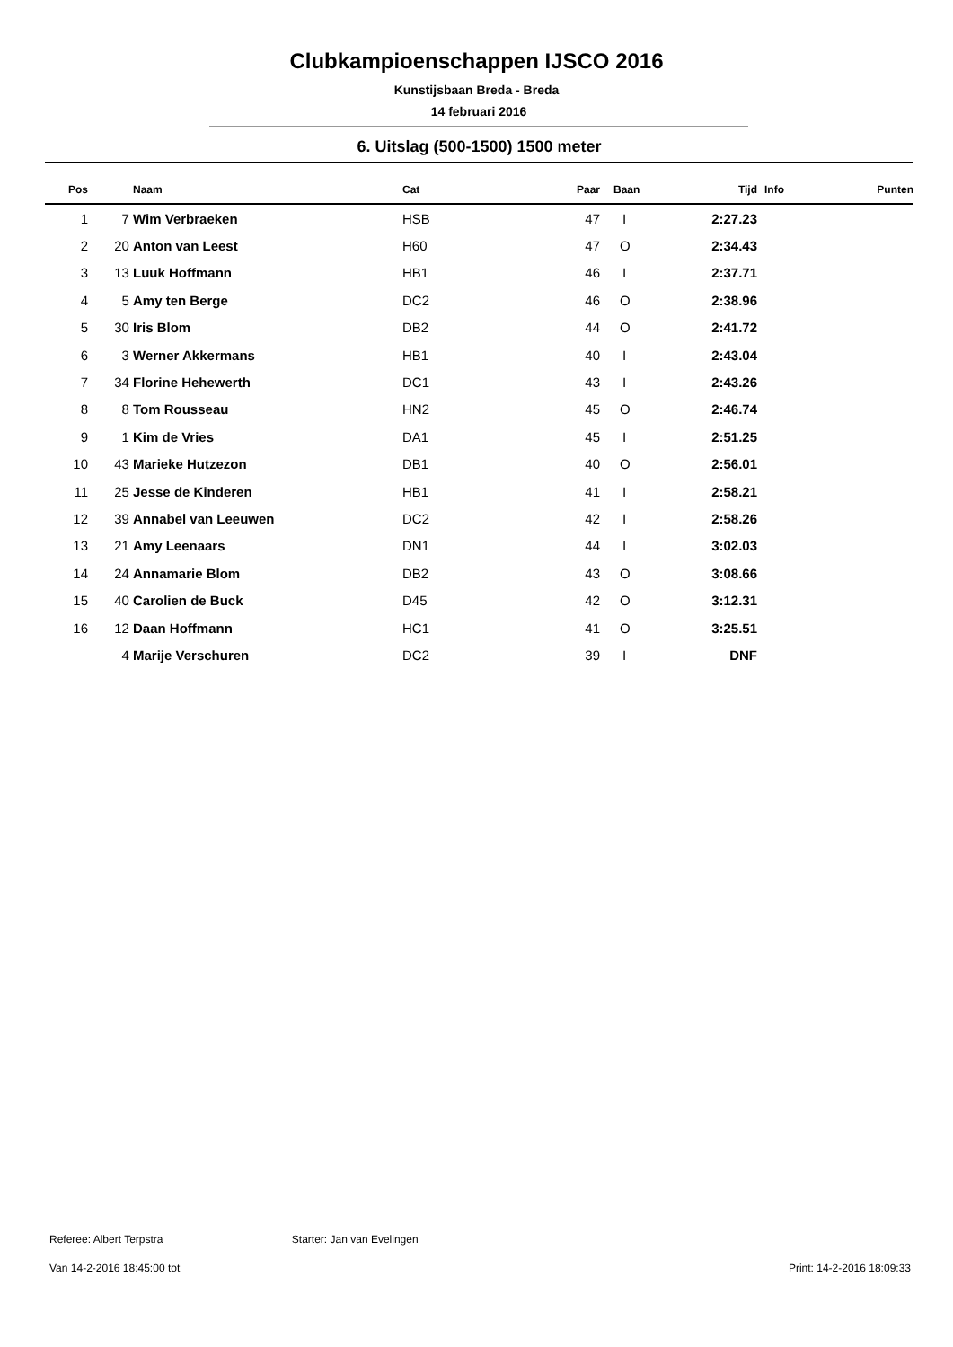Clubkampioenschappen IJSCO 2016
Kunstijsbaan Breda - Breda
14 februari 2016
6. Uitslag (500-1500) 1500 meter
| Pos | | Naam | Cat | Paar | Baan | Tijd | Info | Punten |
| --- | --- | --- | --- | --- | --- | --- | --- | --- |
| 1 | 7 | Wim Verbraeken | HSB | 47 | I | 2:27.23 | | |
| 2 | 20 | Anton van Leest | H60 | 47 | O | 2:34.43 | | |
| 3 | 13 | Luuk Hoffmann | HB1 | 46 | I | 2:37.71 | | |
| 4 | 5 | Amy ten Berge | DC2 | 46 | O | 2:38.96 | | |
| 5 | 30 | Iris Blom | DB2 | 44 | O | 2:41.72 | | |
| 6 | 3 | Werner Akkermans | HB1 | 40 | I | 2:43.04 | | |
| 7 | 34 | Florine Hehewerth | DC1 | 43 | I | 2:43.26 | | |
| 8 | 8 | Tom Rousseau | HN2 | 45 | O | 2:46.74 | | |
| 9 | 1 | Kim de Vries | DA1 | 45 | I | 2:51.25 | | |
| 10 | 43 | Marieke Hutzezon | DB1 | 40 | O | 2:56.01 | | |
| 11 | 25 | Jesse de Kinderen | HB1 | 41 | I | 2:58.21 | | |
| 12 | 39 | Annabel van Leeuwen | DC2 | 42 | I | 2:58.26 | | |
| 13 | 21 | Amy Leenaars | DN1 | 44 | I | 3:02.03 | | |
| 14 | 24 | Annamarie Blom | DB2 | 43 | O | 3:08.66 | | |
| 15 | 40 | Carolien de Buck | D45 | 42 | O | 3:12.31 | | |
| 16 | 12 | Daan Hoffmann | HC1 | 41 | O | 3:25.51 | | |
| | 4 | Marije Verschuren | DC2 | 39 | I | DNF | | |
Referee: Albert Terpstra Starter: Jan van Evelingen
Van 14-2-2016 18:45:00 tot Print: 14-2-2016 18:09:33